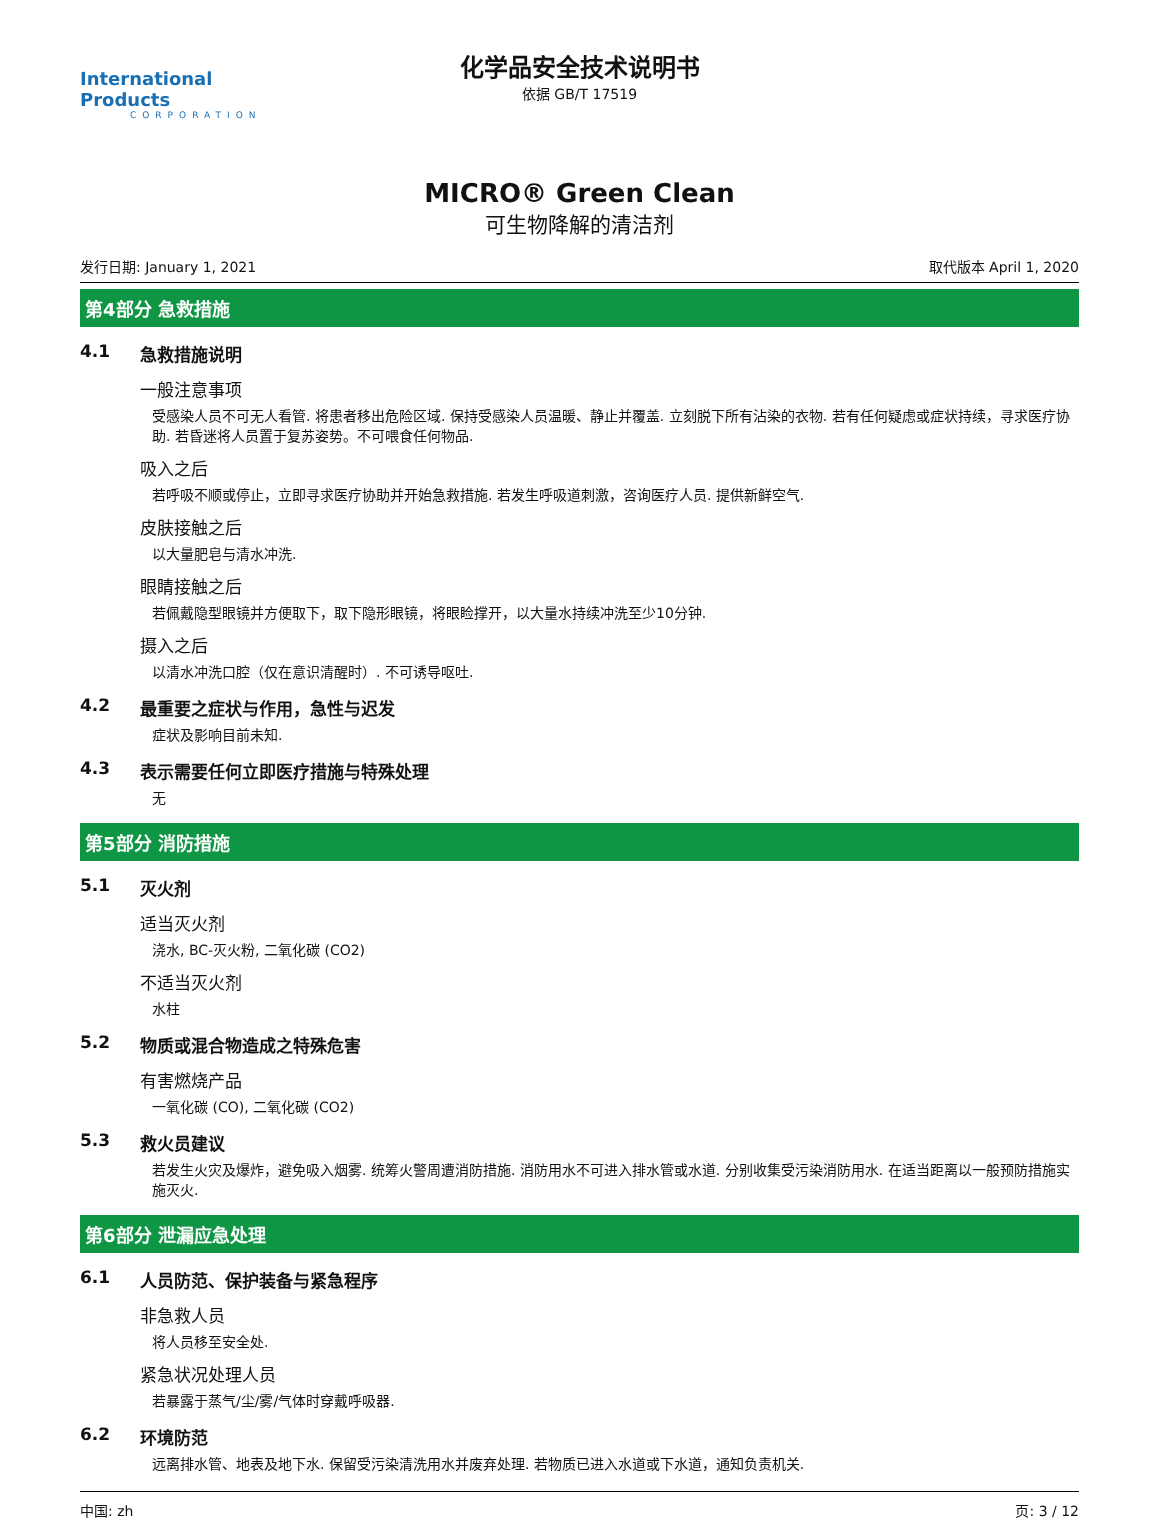International Products
CORPORATION
化学品安全技术说明书
依据 GB/T 17519
MICRO® Green Clean
可生物降解的清洁剂
发行日期: January 1, 2021 取代版本 April 1, 2020
第4部分 急救措施
4.1 急救措施说明
一般注意事项
受感染人员不可无人看管. 将患者移出危险区域. 保持受感染人员温暖、静止并覆盖. 立刻脱下所有沾染的衣物. 若有任何疑虑或症状持续，寻求医疗协助. 若昏迷将人员置于复苏姿势。不可喂食任何物品.
吸入之后
若呼吸不顺或停止，立即寻求医疗协助并开始急救措施. 若发生呼吸道刺激，咨询医疗人员. 提供新鲜空气.
皮肤接触之后
以大量肥皂与清水冲洗.
眼睛接触之后
若佩戴隐型眼镜并方便取下，取下隐形眼镜，将眼睑撑开，以大量水持续冲洗至少10分钟.
摄入之后
以清水冲洗口腔（仅在意识清醒时）. 不可诱导呕吐.
4.2 最重要之症状与作用，急性与迟发
症状及影响目前未知.
4.3 表示需要任何立即医疗措施与特殊处理
无
第5部分 消防措施
5.1 灭火剂
适当灭火剂
浇水, BC-灭火粉, 二氧化碳 (CO2)
不适当灭火剂
水柱
5.2 物质或混合物造成之特殊危害
有害燃烧产品
一氧化碳 (CO), 二氧化碳 (CO2)
5.3 救火员建议
若发生火灾及爆炸，避免吸入烟雾. 统筹火警周遭消防措施. 消防用水不可进入排水管或水道. 分别收集受污染消防用水. 在适当距离以一般预防措施实施灭火.
第6部分 泄漏应急处理
6.1 人员防范、保护装备与紧急程序
非急救人员
将人员移至安全处.
紧急状况处理人员
若暴露于蒸气/尘/雾/气体时穿戴呼吸器.
6.2 环境防范
远离排水管、地表及地下水. 保留受污染清洗用水并废弃处理. 若物质已进入水道或下水道，通知负责机关.
中国: zh 页: 3 / 12